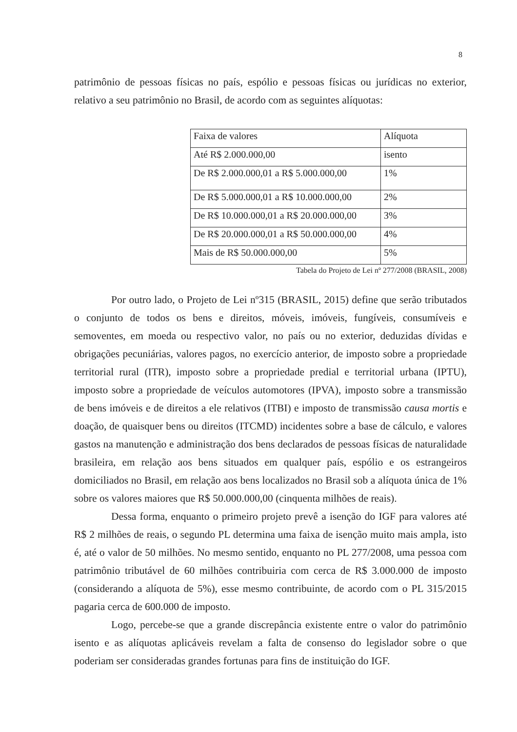8
patrimônio de pessoas físicas no país, espólio e pessoas físicas ou jurídicas no exterior, relativo a seu patrimônio no Brasil, de acordo com as seguintes alíquotas:
| Faixa de valores | Alíquota |
| Até R$ 2.000.000,00 | isento |
| De R$ 2.000.000,01 a R$ 5.000.000,00 | 1% |
| De R$ 5.000.000,01 a R$ 10.000.000,00 | 2% |
| De R$ 10.000.000,01 a R$ 20.000.000,00 | 3% |
| De R$ 20.000.000,01 a R$ 50.000.000,00 | 4% |
| Mais de R$ 50.000.000,00 | 5% |
Tabela do Projeto de Lei nº 277/2008 (BRASIL, 2008)
Por outro lado, o Projeto de Lei nº315 (BRASIL, 2015) define que serão tributados o conjunto de todos os bens e direitos, móveis, imóveis, fungíveis, consumíveis e semoventes, em moeda ou respectivo valor, no país ou no exterior, deduzidas dívidas e obrigações pecuniárias, valores pagos, no exercício anterior, de imposto sobre a propriedade territorial rural (ITR), imposto sobre a propriedade predial e territorial urbana (IPTU), imposto sobre a propriedade de veículos automotores (IPVA), imposto sobre a transmissão de bens imóveis e de direitos a ele relativos (ITBI) e imposto de transmissão causa mortis e doação, de quaisquer bens ou direitos (ITCMD) incidentes sobre a base de cálculo, e valores gastos na manutenção e administração dos bens declarados de pessoas físicas de naturalidade brasileira, em relação aos bens situados em qualquer país, espólio e os estrangeiros domiciliados no Brasil, em relação aos bens localizados no Brasil sob a alíquota única de 1% sobre os valores maiores que R$ 50.000.000,00 (cinquenta milhões de reais).
Dessa forma, enquanto o primeiro projeto prevê a isenção do IGF para valores até R$ 2 milhões de reais, o segundo PL determina uma faixa de isenção muito mais ampla, isto é, até o valor de 50 milhões. No mesmo sentido, enquanto no PL 277/2008, uma pessoa com patrimônio tributável de 60 milhões contribuiria com cerca de R$ 3.000.000 de imposto (considerando a alíquota de 5%), esse mesmo contribuinte, de acordo com o PL 315/2015 pagaria cerca de 600.000 de imposto.
Logo, percebe-se que a grande discrepância existente entre o valor do patrimônio isento e as alíquotas aplicáveis revelam a falta de consenso do legislador sobre o que poderiam ser consideradas grandes fortunas para fins de instituição do IGF.